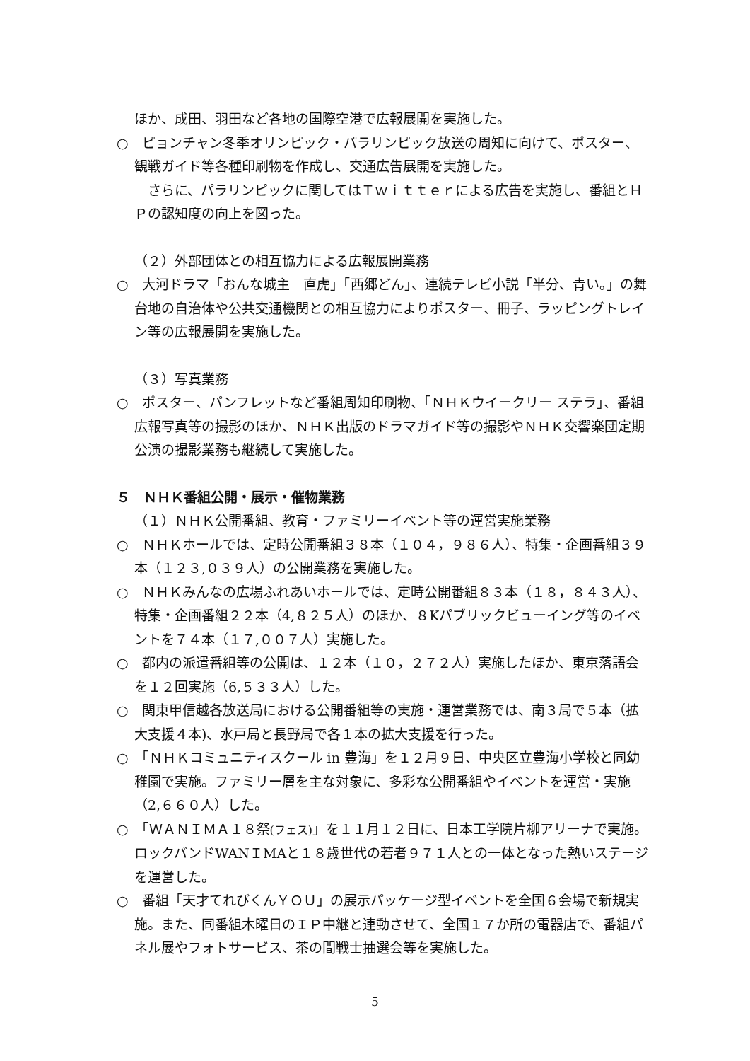ほか、成田、羽田など各地の国際空港で広報展開を実施した。
○　ピョンチャン冬季オリンピック・パラリンピック放送の周知に向けて、ポスター、観戦ガイド等各種印刷物を作成し、交通広告展開を実施した。
　さらに、パラリンピックに関してはＴｗｉｔｔｅｒによる広告を実施し、番組とＨＰの認知度の向上を図った。
（２）外部団体との相互協力による広報展開業務
○　大河ドラマ「おんな城主　直虎」「西郷どん」、連続テレビ小説「半分、青い。」の舞台地の自治体や公共交通機関との相互協力によりポスター、冊子、ラッピングトレイン等の広報展開を実施した。
（３）写真業務
○　ポスター、パンフレットなど番組周知印刷物、「ＮＨＫウイークリー ステラ」、番組広報写真等の撮影のほか、ＮＨＫ出版のドラマガイド等の撮影やＮＨＫ交響楽団定期公演の撮影業務も継続して実施した。
５　ＮＨＫ番組公開・展示・催物業務
（１）ＮＨＫ公開番組、教育・ファミリーイベント等の運営実施業務
○　ＮＨＫホールでは、定時公開番組３８本（１０４，９８６人）、特集・企画番組３９本（１２３,０３９人）の公開業務を実施した。
○　ＮＨＫみんなの広場ふれあいホールでは、定時公開番組８３本（１８，８４３人）、特集・企画番組２２本（4,８２５人）のほか、８Kパブリックビューイング等のイベントを７４本（１７,００７人）実施した。
○　都内の派遣番組等の公開は、１２本（１０，２７２人）実施したほか、東京落語会を１２回実施（6,５３３人）した。
○　関東甲信越各放送局における公開番組等の実施・運営業務では、南３局で５本（拡大支援４本)、水戸局と長野局で各１本の拡大支援を行った。
○　「ＮＨＫコミュニティスクール in 豊海」を１２月９日、中央区立豊海小学校と同幼稚園で実施。ファミリー層を主な対象に、多彩な公開番組やイベントを運営・実施（2,６６０人）した。
○　「ＷＡＮＩＭＡ１８祭(フェス)」を１１月１２日に、日本工学院片柳アリーナで実施。ロックバンドWANＩMAと１８歳世代の若者９７１人との一体となった熱いステージを運営した。
○　番組「天才てれびくんＹＯＵ」の展示パッケージ型イベントを全国６会場で新規実施。また、同番組木曜日のＩＰ中継と連動させて、全国１７か所の電器店で、番組パネル展やフォトサービス、茶の間戦士抽選会等を実施した。
5